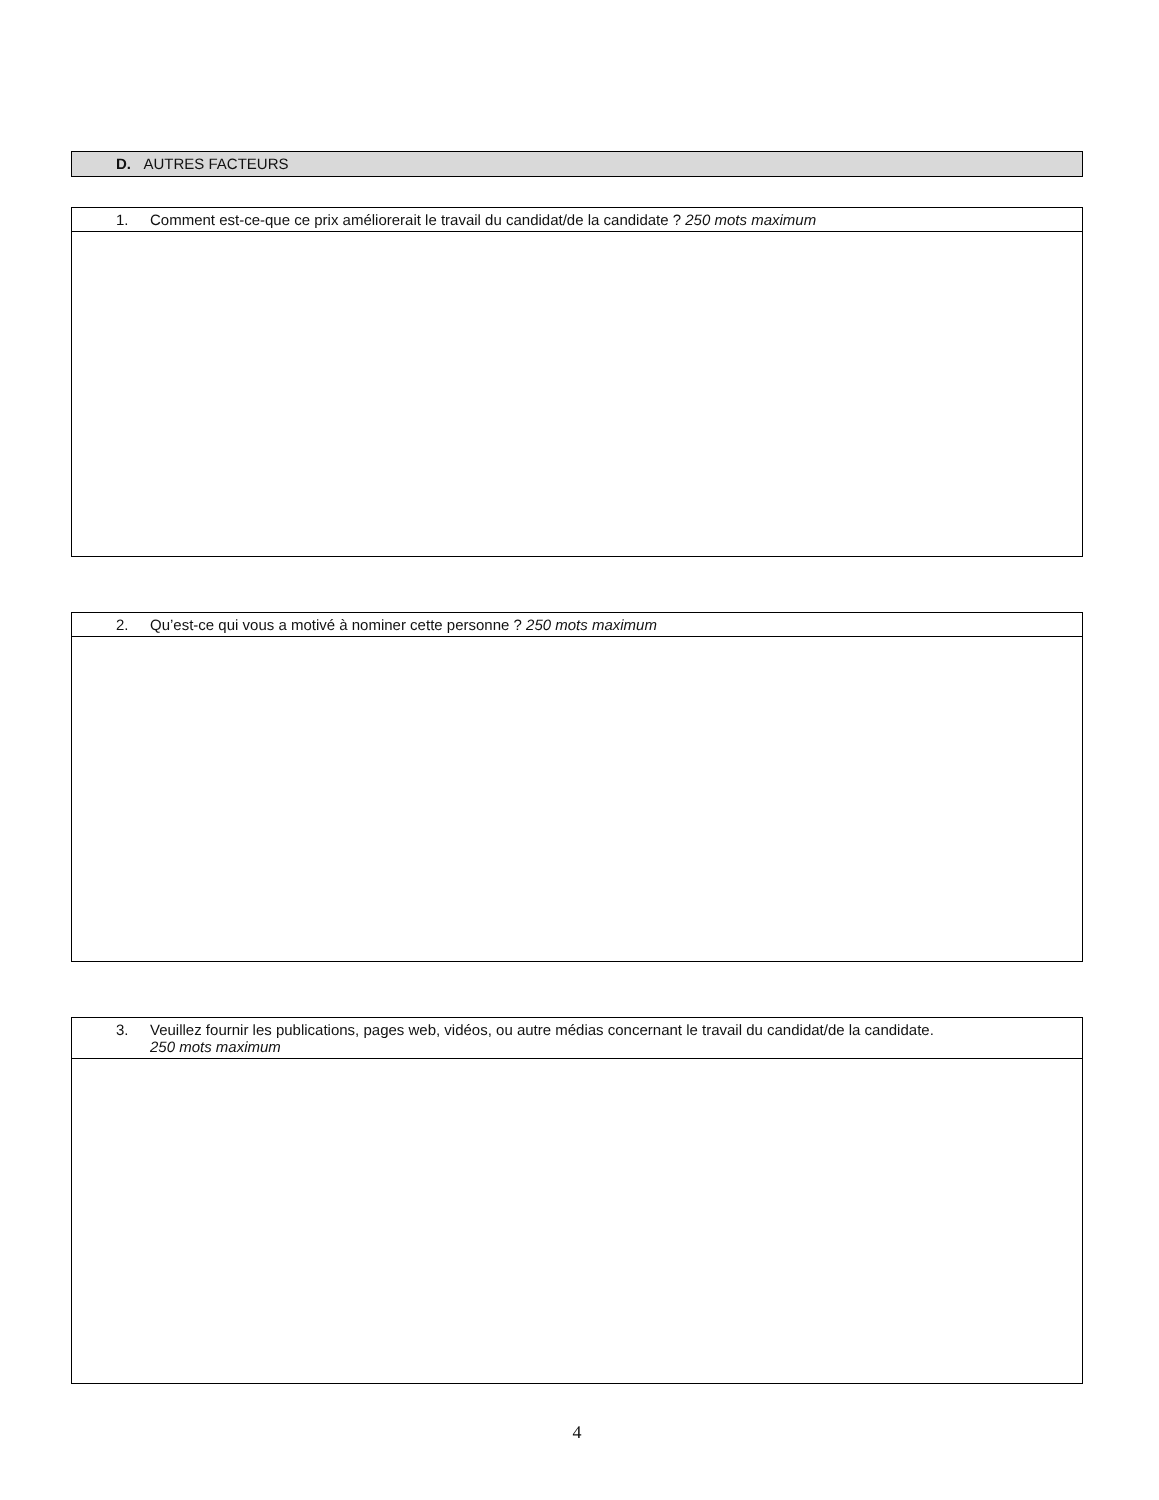D. AUTRES FACTEURS
| 1. Comment est-ce-que ce prix améliorerait le travail du candidat/de la candidate ? 250 mots maximum |
| 2. Qu’est-ce qui vous a motivé à nominer cette personne ? 250 mots maximum |
| 3. Veuillez fournir les publications, pages web, vidéos, ou autre médias concernant le travail du candidat/de la candidate. 250 mots maximum |
4